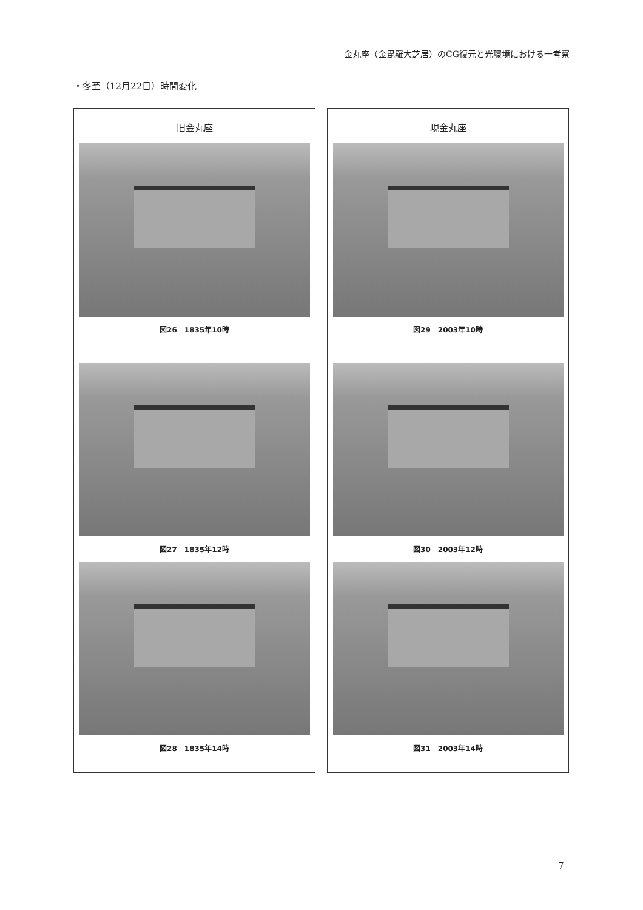金丸座（金毘羅大芝居）のCG復元と光環境における一考察
・冬至（12月22日）時間変化
旧金丸座
図26　1835年10時
図27　1835年12時
図28　1835年14時
現金丸座
図29　2003年10時
図30　2003年12時
図31　2003年14時
7